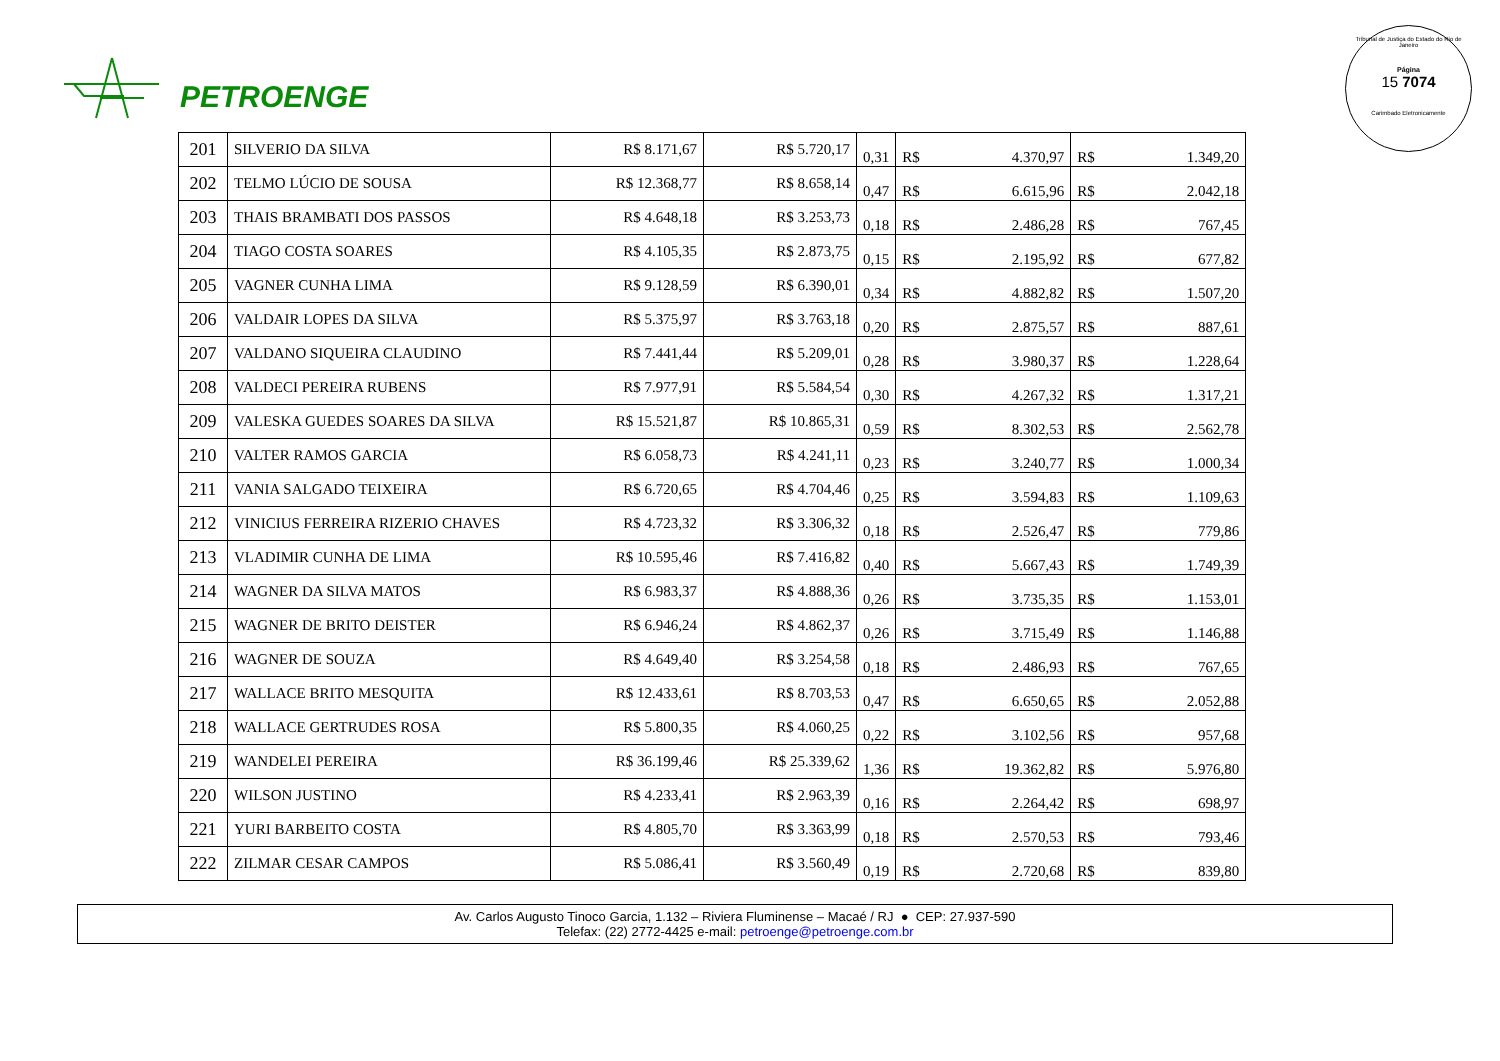PETROENGE
Tribunal de Justiça do Estado do Rio de Janeiro
Página
15 7074
Carimbado Eletronicamente
| 201 | SILVERIO DA SILVA | R$ 8.171,67 | R$ 5.720,17 | 0,31 | R$ | 4.370,97 | R$ | 1.349,20 |
| 202 | TELMO LÚCIO DE SOUSA | R$ 12.368,77 | R$ 8.658,14 | 0,47 | R$ | 6.615,96 | R$ | 2.042,18 |
| 203 | THAIS BRAMBATI DOS PASSOS | R$ 4.648,18 | R$ 3.253,73 | 0,18 | R$ | 2.486,28 | R$ | 767,45 |
| 204 | TIAGO COSTA SOARES | R$ 4.105,35 | R$ 2.873,75 | 0,15 | R$ | 2.195,92 | R$ | 677,82 |
| 205 | VAGNER CUNHA LIMA | R$ 9.128,59 | R$ 6.390,01 | 0,34 | R$ | 4.882,82 | R$ | 1.507,20 |
| 206 | VALDAIR LOPES DA SILVA | R$ 5.375,97 | R$ 3.763,18 | 0,20 | R$ | 2.875,57 | R$ | 887,61 |
| 207 | VALDANO SIQUEIRA CLAUDINO | R$ 7.441,44 | R$ 5.209,01 | 0,28 | R$ | 3.980,37 | R$ | 1.228,64 |
| 208 | VALDECI PEREIRA RUBENS | R$ 7.977,91 | R$ 5.584,54 | 0,30 | R$ | 4.267,32 | R$ | 1.317,21 |
| 209 | VALESKA GUEDES SOARES DA SILVA | R$ 15.521,87 | R$ 10.865,31 | 0,59 | R$ | 8.302,53 | R$ | 2.562,78 |
| 210 | VALTER RAMOS GARCIA | R$ 6.058,73 | R$ 4.241,11 | 0,23 | R$ | 3.240,77 | R$ | 1.000,34 |
| 211 | VANIA SALGADO TEIXEIRA | R$ 6.720,65 | R$ 4.704,46 | 0,25 | R$ | 3.594,83 | R$ | 1.109,63 |
| 212 | VINICIUS FERREIRA RIZERIO CHAVES | R$ 4.723,32 | R$ 3.306,32 | 0,18 | R$ | 2.526,47 | R$ | 779,86 |
| 213 | VLADIMIR CUNHA DE LIMA | R$ 10.595,46 | R$ 7.416,82 | 0,40 | R$ | 5.667,43 | R$ | 1.749,39 |
| 214 | WAGNER DA SILVA MATOS | R$ 6.983,37 | R$ 4.888,36 | 0,26 | R$ | 3.735,35 | R$ | 1.153,01 |
| 215 | WAGNER DE BRITO DEISTER | R$ 6.946,24 | R$ 4.862,37 | 0,26 | R$ | 3.715,49 | R$ | 1.146,88 |
| 216 | WAGNER DE SOUZA | R$ 4.649,40 | R$ 3.254,58 | 0,18 | R$ | 2.486,93 | R$ | 767,65 |
| 217 | WALLACE BRITO MESQUITA | R$ 12.433,61 | R$ 8.703,53 | 0,47 | R$ | 6.650,65 | R$ | 2.052,88 |
| 218 | WALLACE GERTRUDES ROSA | R$ 5.800,35 | R$ 4.060,25 | 0,22 | R$ | 3.102,56 | R$ | 957,68 |
| 219 | WANDELEI PEREIRA | R$ 36.199,46 | R$ 25.339,62 | 1,36 | R$ | 19.362,82 | R$ | 5.976,80 |
| 220 | WILSON JUSTINO | R$ 4.233,41 | R$ 2.963,39 | 0,16 | R$ | 2.264,42 | R$ | 698,97 |
| 221 | YURI BARBEITO COSTA | R$ 4.805,70 | R$ 3.363,99 | 0,18 | R$ | 2.570,53 | R$ | 793,46 |
| 222 | ZILMAR CESAR CAMPOS | R$ 5.086,41 | R$ 3.560,49 | 0,19 | R$ | 2.720,68 | R$ | 839,80 |
Av. Carlos Augusto Tinoco Garcia, 1.132 – Riviera Fluminense – Macaé / RJ ● CEP: 27.937-590
Telefax: (22) 2772-4425 e-mail: petroenge@petroenge.com.br